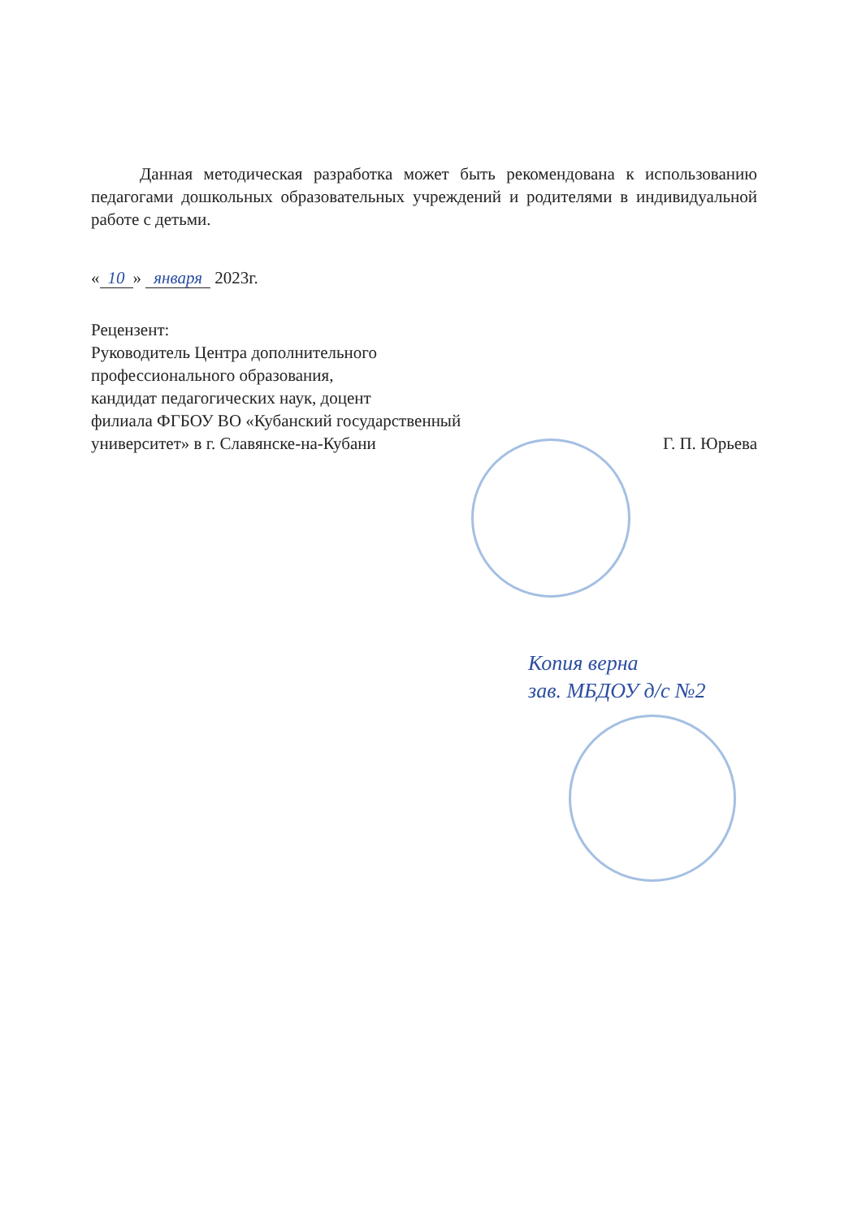Данная методическая разработка может быть рекомендована к использованию педагогами дошкольных образовательных учреждений и родителями в индивидуальной работе с детьми.
« 10 » января 2023г.
Рецензент:
Руководитель Центра дополнительного
профессионального образования,
кандидат педагогических наук, доцент
филиала ФГБОУ ВО «Кубанский государственный
университет» в г. Славянске-на-Кубани
Г. П. Юрьева
Копия верна
зав. МБДОУ д/с №2